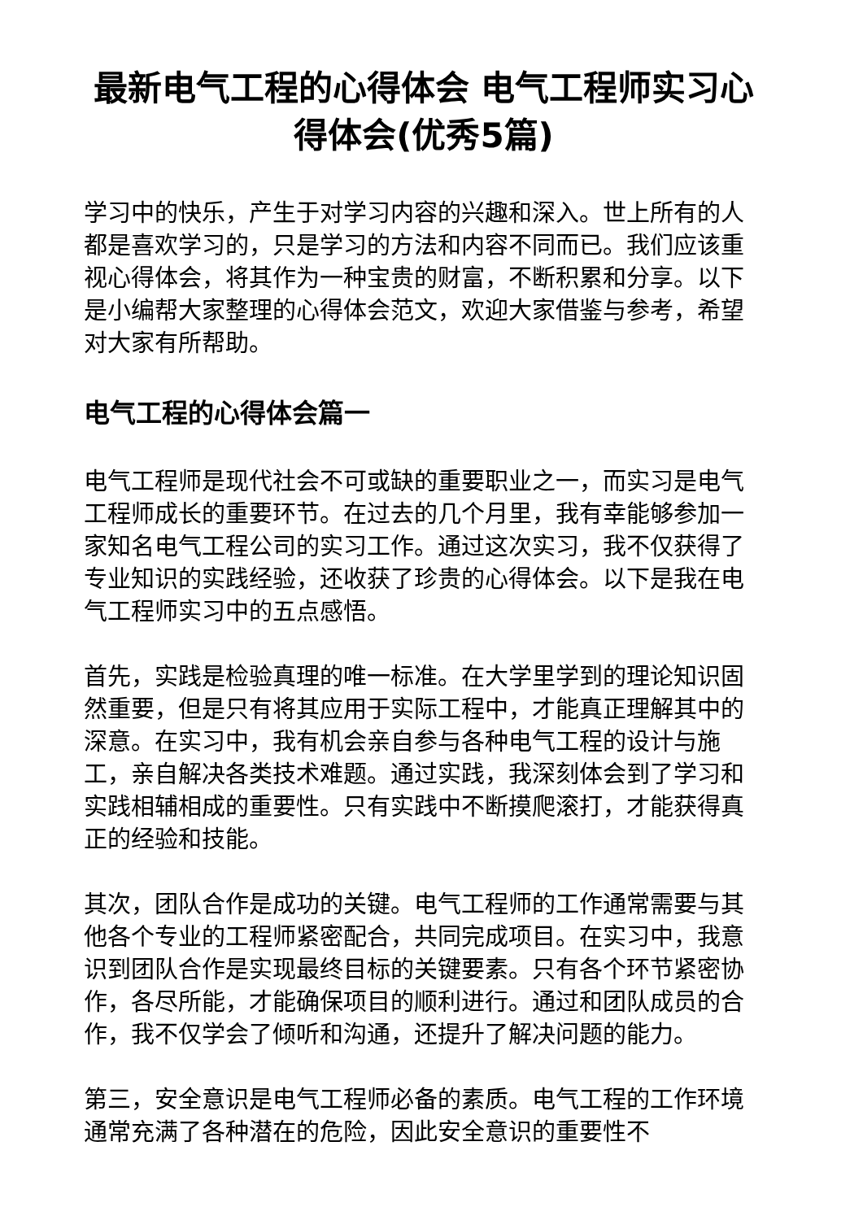最新电气工程的心得体会 电气工程师实习心得体会(优秀5篇)
学习中的快乐，产生于对学习内容的兴趣和深入。世上所有的人都是喜欢学习的，只是学习的方法和内容不同而已。我们应该重视心得体会，将其作为一种宝贵的财富，不断积累和分享。以下是小编帮大家整理的心得体会范文，欢迎大家借鉴与参考，希望对大家有所帮助。
电气工程的心得体会篇一
电气工程师是现代社会不可或缺的重要职业之一，而实习是电气工程师成长的重要环节。在过去的几个月里，我有幸能够参加一家知名电气工程公司的实习工作。通过这次实习，我不仅获得了专业知识的实践经验，还收获了珍贵的心得体会。以下是我在电气工程师实习中的五点感悟。
首先，实践是检验真理的唯一标准。在大学里学到的理论知识固然重要，但是只有将其应用于实际工程中，才能真正理解其中的深意。在实习中，我有机会亲自参与各种电气工程的设计与施工，亲自解决各类技术难题。通过实践，我深刻体会到了学习和实践相辅相成的重要性。只有实践中不断摸爬滚打，才能获得真正的经验和技能。
其次，团队合作是成功的关键。电气工程师的工作通常需要与其他各个专业的工程师紧密配合，共同完成项目。在实习中，我意识到团队合作是实现最终目标的关键要素。只有各个环节紧密协作，各尽所能，才能确保项目的顺利进行。通过和团队成员的合作，我不仅学会了倾听和沟通，还提升了解决问题的能力。
第三，安全意识是电气工程师必备的素质。电气工程的工作环境通常充满了各种潜在的危险，因此安全意识的重要性不